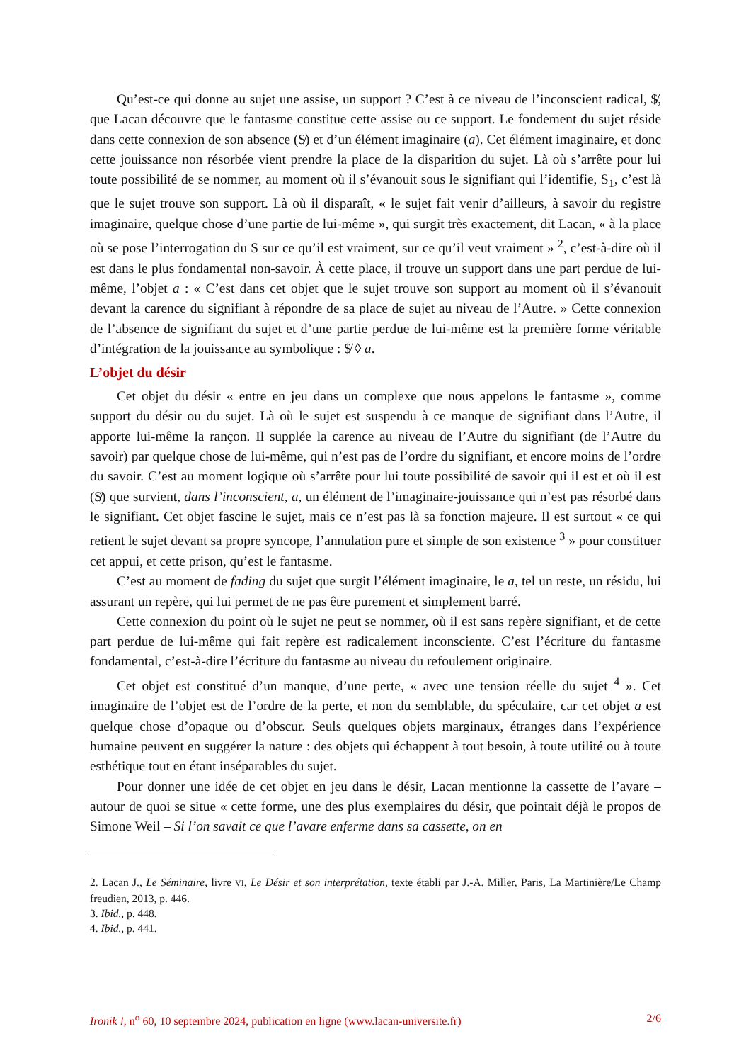Qu’est-ce qui donne au sujet une assise, un support ? C’est à ce niveau de l’inconscient radical, $̸, que Lacan découvre que le fantasme constitue cette assise ou ce support. Le fondement du sujet réside dans cette connexion de son absence ($̸) et d’un élément imaginaire (a). Cet élément imaginaire, et donc cette jouissance non résorbée vient prendre la place de la disparition du sujet. Là où s’arrête pour lui toute possibilité de se nommer, au moment où il s’évanouit sous le signifiant qui l’identifie, S<sub>1</sub>, c’est là que le sujet trouve son support. Là où il disparaît, « le sujet fait venir d’ailleurs, à savoir du registre imaginaire, quelque chose d’une partie de lui-même », qui surgit très exactement, dit Lacan, « à la place où se pose l’interrogation du S sur ce qu’il est vraiment, sur ce qu’il veut vraiment » <sup>2</sup>, c’est-à-dire où il est dans le plus fondamental non-savoir. À cette place, il trouve un support dans une part perdue de lui-même, l’objet a : « C’est dans cet objet que le sujet trouve son support au moment où il s’évanouit devant la carence du signifiant à répondre de sa place de sujet au niveau de l’Autre. » Cette connexion de l’absence de signifiant du sujet et d’une partie perdue de lui-même est la première forme véritable d’intégration de la jouissance au symbolique : $̸ ◊ a.
L’objet du désir
Cet objet du désir « entre en jeu dans un complexe que nous appelons le fantasme », comme support du désir ou du sujet. Là où le sujet est suspendu à ce manque de signifiant dans l’Autre, il apporte lui-même la rançon. Il supplée la carence au niveau de l’Autre du signifiant (de l’Autre du savoir) par quelque chose de lui-même, qui n’est pas de l’ordre du signifiant, et encore moins de l’ordre du savoir. C’est au moment logique où s’arrête pour lui toute possibilité de savoir qui il est et où il est ($̸) que survient, dans l’inconscient, a, un élément de l’imaginaire-jouissance qui n’est pas résorbé dans le signifiant. Cet objet fascine le sujet, mais ce n’est pas là sa fonction majeure. Il est surtout « ce qui retient le sujet devant sa propre syncope, l’annulation pure et simple de son existence <sup>3</sup> » pour constituer cet appui, et cette prison, qu’est le fantasme.
C’est au moment de fading du sujet que surgit l’élément imaginaire, le a, tel un reste, un résidu, lui assurant un repère, qui lui permet de ne pas être purement et simplement barré.
Cette connexion du point où le sujet ne peut se nommer, où il est sans repère signifiant, et de cette part perdue de lui-même qui fait repère est radicalement inconsciente. C’est l’écriture du fantasme fondamental, c’est-à-dire l’écriture du fantasme au niveau du refoulement originaire.
Cet objet est constitué d’un manque, d’une perte, « avec une tension réelle du sujet <sup>4</sup> ». Cet imaginaire de l’objet est de l’ordre de la perte, et non du semblable, du spéculaire, car cet objet a est quelque chose d’opaque ou d’obscur. Seuls quelques objets marginaux, étranges dans l’expérience humaine peuvent en suggérer la nature : des objets qui échappent à tout besoin, à toute utilité ou à toute esthétique tout en étant inséparables du sujet.
Pour donner une idée de cet objet en jeu dans le désir, Lacan mentionne la cassette de l’avare – autour de quoi se situe « cette forme, une des plus exemplaires du désir, que pointait déjà le propos de Simone Weil – Si l’on savait ce que l’avare enferme dans sa cassette, on en
2. Lacan J., Le Séminaire, livre VI, Le Désir et son interprétation, texte établi par J.-A. Miller, Paris, La Martinière/Le Champ freudien, 2013, p. 446.
3. Ibid., p. 448.
4. Ibid., p. 441.
Ironik !, n<sup>o</sup> 60, 10 septembre 2024, publication en ligne (www.lacan-universite.fr) 2/6